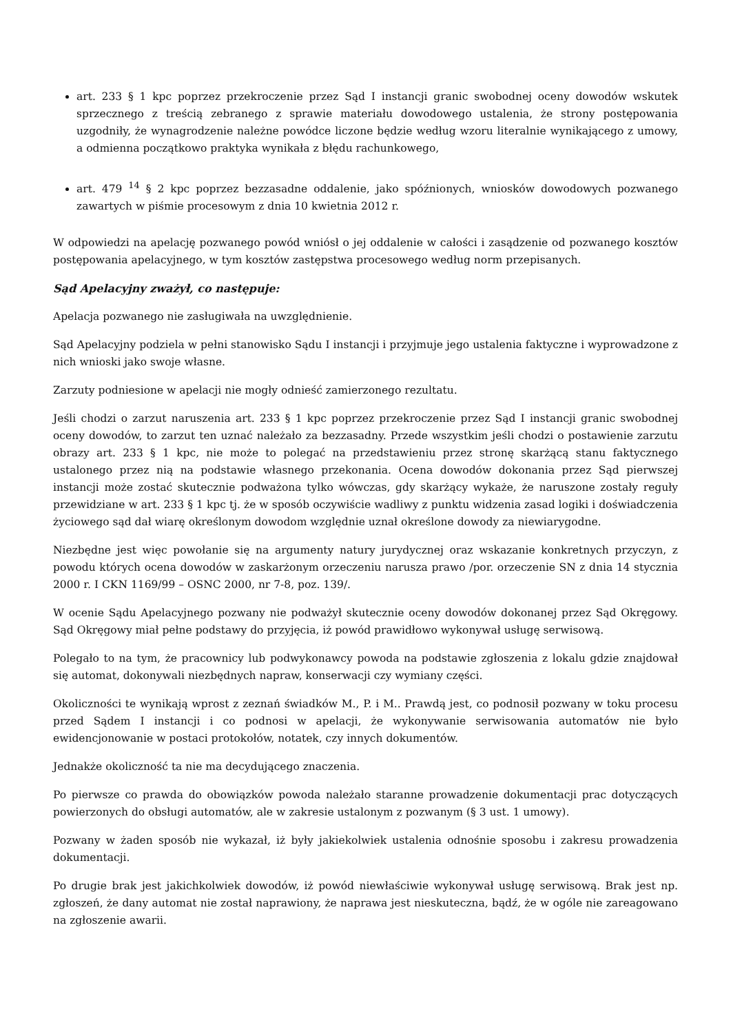art. 233 § 1 kpc poprzez przekroczenie przez Sąd I instancji granic swobodnej oceny dowodów wskutek sprzecznego z treścią zebranego z sprawie materiału dowodowego ustalenia, że strony postępowania uzgodniły, że wynagrodzenie należne powódce liczone będzie według wzoru literalnie wynikającego z umowy, a odmienna początkowo praktyka wynikała z błędu rachunkowego,
art. 479 <sup>14</sup> § 2 kpc poprzez bezzasadne oddalenie, jako spóźnionych, wniosków dowodowych pozwanego zawartych w piśmie procesowym z dnia 10 kwietnia 2012 r.
W odpowiedzi na apelację pozwanego powód wniósł o jej oddalenie w całości i zasądzenie od pozwanego kosztów postępowania apelacyjnego, w tym kosztów zastępstwa procesowego według norm przepisanych.
Sąd Apelacyjny zważył, co następuje:
Apelacja pozwanego nie zasługiwała na uwzględnienie.
Sąd Apelacyjny podziela w pełni stanowisko Sądu I instancji i przyjmuje jego ustalenia faktyczne i wyprowadzone z nich wnioski jako swoje własne.
Zarzuty podniesione w apelacji nie mogły odnieść zamierzonego rezultatu.
Jeśli chodzi o zarzut naruszenia art. 233 § 1 kpc poprzez przekroczenie przez Sąd I instancji granic swobodnej oceny dowodów, to zarzut ten uznać należało za bezzasadny. Przede wszystkim jeśli chodzi o postawienie zarzutu obrazy art. 233 § 1 kpc, nie może to polegać na przedstawieniu przez stronę skarżącą stanu faktycznego ustalonego przez nią na podstawie własnego przekonania. Ocena dowodów dokonania przez Sąd pierwszej instancji może zostać skutecznie podważona tylko wówczas, gdy skarżący wykaże, że naruszone zostały reguły przewidziane w art. 233 § 1 kpc tj. że w sposób oczywiście wadliwy z punktu widzenia zasad logiki i doświadczenia życiowego sąd dał wiarę określonym dowodom względnie uznał określone dowody za niewiarygodne.
Niezbędne jest więc powołanie się na argumenty natury jurydycznej oraz wskazanie konkretnych przyczyn, z powodu których ocena dowodów w zaskarżonym orzeczeniu narusza prawo /por. orzeczenie SN z dnia 14 stycznia 2000 r. I CKN 1169/99 – OSNC 2000, nr 7-8, poz. 139/.
W ocenie Sądu Apelacyjnego pozwany nie podważył skutecznie oceny dowodów dokonanej przez Sąd Okręgowy. Sąd Okręgowy miał pełne podstawy do przyjęcia, iż powód prawidłowo wykonywał usługę serwisową.
Polegało to na tym, że pracownicy lub podwykonawcy powoda na podstawie zgłoszenia z lokalu gdzie znajdował się automat, dokonywali niezbędnych napraw, konserwacji czy wymiany części.
Okoliczności te wynikają wprost z zeznań świadków M., P. i M.. Prawdą jest, co podnosił pozwany w toku procesu przed Sądem I instancji i co podnosi w apelacji, że wykonywanie serwisowania automatów nie było ewidencjonowanie w postaci protokołów, notatek, czy innych dokumentów.
Jednakże okoliczność ta nie ma decydującego znaczenia.
Po pierwsze co prawda do obowiązków powoda należało staranne prowadzenie dokumentacji prac dotyczących powierzonych do obsługi automatów, ale w zakresie ustalonym z pozwanym (§ 3 ust. 1 umowy).
Pozwany w żaden sposób nie wykazał, iż były jakiekolwiek ustalenia odnośnie sposobu i zakresu prowadzenia dokumentacji.
Po drugie brak jest jakichkolwiek dowodów, iż powód niewłaściwie wykonywał usługę serwisową. Brak jest np. zgłoszeń, że dany automat nie został naprawiony, że naprawa jest nieskuteczna, bądź, że w ogóle nie zareagowano na zgłoszenie awarii.